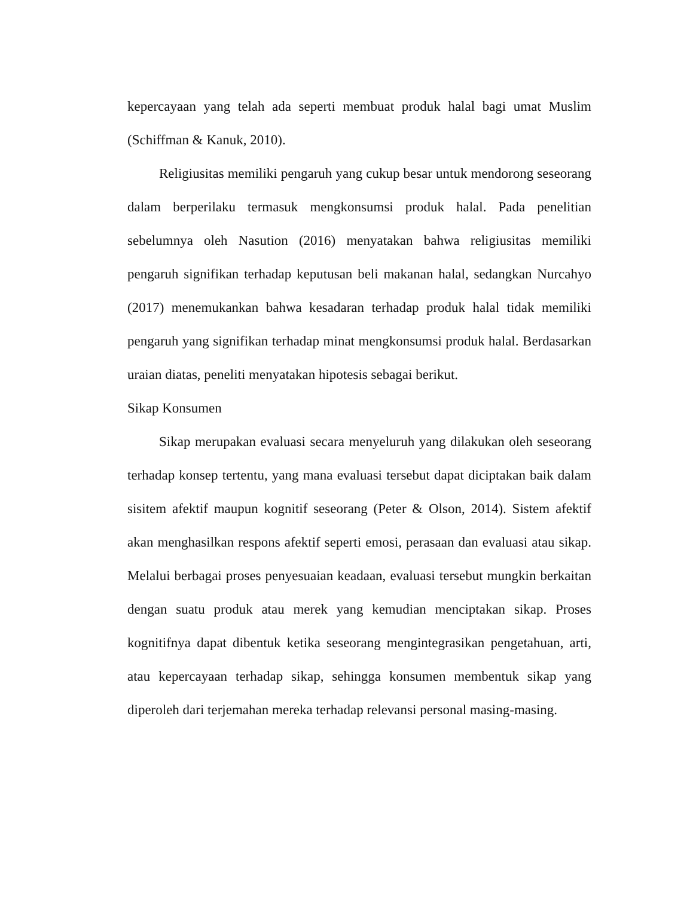kepercayaan yang telah ada seperti membuat produk halal bagi umat Muslim (Schiffman & Kanuk, 2010).
Religiusitas memiliki pengaruh yang cukup besar untuk mendorong seseorang dalam berperilaku termasuk mengkonsumsi produk halal. Pada penelitian sebelumnya oleh Nasution (2016) menyatakan bahwa religiusitas memiliki pengaruh signifikan terhadap keputusan beli makanan halal, sedangkan Nurcahyo (2017) menemukankan bahwa kesadaran terhadap produk halal tidak memiliki pengaruh yang signifikan terhadap minat mengkonsumsi produk halal. Berdasarkan uraian diatas, peneliti menyatakan hipotesis sebagai berikut.
Sikap Konsumen
Sikap merupakan evaluasi secara menyeluruh yang dilakukan oleh seseorang terhadap konsep tertentu, yang mana evaluasi tersebut dapat diciptakan baik dalam sisitem afektif maupun kognitif seseorang (Peter & Olson, 2014). Sistem afektif akan menghasilkan respons afektif seperti emosi, perasaan dan evaluasi atau sikap. Melalui berbagai proses penyesuaian keadaan, evaluasi tersebut mungkin berkaitan dengan suatu produk atau merek yang kemudian menciptakan sikap. Proses kognitifnya dapat dibentuk ketika seseorang mengintegrasikan pengetahuan, arti, atau kepercayaan terhadap sikap, sehingga konsumen membentuk sikap yang diperoleh dari terjemahan mereka terhadap relevansi personal masing-masing.